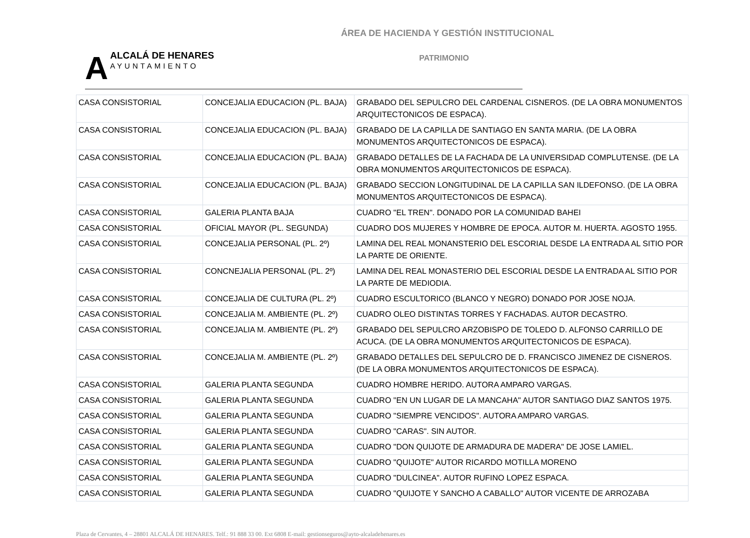ÁREA DE HACIENDA Y GESTIÓN INSTITUCIONAL
AALCALÁ DE HENARES
AYUNTAMIENTO
PATRIMONIO
| CASA CONSISTORIAL | CONCEJALIA EDUCACION (PL. BAJA) | GRABADO DEL SEPULCRO DEL CARDENAL CISNEROS. (DE LA OBRA MONUMENTOS ARQUITECTONICOS DE ESPACA). |
| CASA CONSISTORIAL | CONCEJALIA EDUCACION (PL. BAJA) | GRABADO DE LA CAPILLA DE SANTIAGO EN SANTA MARIA. (DE LA OBRA MONUMENTOS ARQUITECTONICOS DE ESPACA). |
| CASA CONSISTORIAL | CONCEJALIA EDUCACION (PL. BAJA) | GRABADO DETALLES DE LA FACHADA DE LA UNIVERSIDAD COMPLUTENSE. (DE LA OBRA MONUMENTOS ARQUITECTONICOS DE ESPACA). |
| CASA CONSISTORIAL | CONCEJALIA EDUCACION (PL. BAJA) | GRABADO SECCION LONGITUDINAL DE LA CAPILLA SAN ILDEFONSO. (DE LA OBRA MONUMENTOS ARQUITECTONICOS DE ESPACA). |
| CASA CONSISTORIAL | GALERIA PLANTA BAJA | CUADRO "EL TREN". DONADO POR LA COMUNIDAD BAHEI |
| CASA CONSISTORIAL | OFICIAL MAYOR (PL. SEGUNDA) | CUADRO DOS MUJERES Y HOMBRE DE EPOCA. AUTOR M. HUERTA. AGOSTO 1955. |
| CASA CONSISTORIAL | CONCEJALIA PERSONAL (PL. 2º) | LAMINA DEL REAL MONANSTERIO DEL ESCORIAL DESDE LA ENTRADA AL SITIO POR LA PARTE DE ORIENTE. |
| CASA CONSISTORIAL | CONCNEJALIA PERSONAL (PL. 2º) | LAMINA DEL REAL MONASTERIO DEL ESCORIAL DESDE LA ENTRADA AL SITIO POR LA PARTE DE MEDIODIA. |
| CASA CONSISTORIAL | CONCEJALIA DE CULTURA (PL. 2º) | CUADRO ESCULTORICO (BLANCO Y NEGRO) DONADO POR JOSE NOJA. |
| CASA CONSISTORIAL | CONCEJALIA M. AMBIENTE (PL. 2º) | CUADRO OLEO DISTINTAS TORRES Y FACHADAS. AUTOR DECASTRO. |
| CASA CONSISTORIAL | CONCEJALIA M. AMBIENTE (PL. 2º) | GRABADO DEL SEPULCRO ARZOBISPO DE TOLEDO D. ALFONSO CARRILLO DE ACUCA. (DE LA OBRA MONUMENTOS ARQUITECTONICOS DE ESPACA). |
| CASA CONSISTORIAL | CONCEJALIA M. AMBIENTE (PL. 2º) | GRABADO DETALLES DEL SEPULCRO DE D. FRANCISCO JIMENEZ DE CISNEROS. (DE LA OBRA MONUMENTOS ARQUITECTONICOS DE ESPACA). |
| CASA CONSISTORIAL | GALERIA PLANTA SEGUNDA | CUADRO HOMBRE HERIDO. AUTORA AMPARO VARGAS. |
| CASA CONSISTORIAL | GALERIA PLANTA SEGUNDA | CUADRO "EN UN LUGAR DE LA MANCAHA" AUTOR SANTIAGO DIAZ SANTOS 1975. |
| CASA CONSISTORIAL | GALERIA PLANTA SEGUNDA | CUADRO "SIEMPRE VENCIDOS". AUTORA AMPARO VARGAS. |
| CASA CONSISTORIAL | GALERIA PLANTA SEGUNDA | CUADRO "CARAS". SIN AUTOR. |
| CASA CONSISTORIAL | GALERIA PLANTA SEGUNDA | CUADRO "DON QUIJOTE DE ARMADURA DE MADERA" DE JOSE LAMIEL. |
| CASA CONSISTORIAL | GALERIA PLANTA SEGUNDA | CUADRO "QUIJOTE" AUTOR RICARDO MOTILLA MORENO |
| CASA CONSISTORIAL | GALERIA PLANTA SEGUNDA | CUADRO "DULCINEA". AUTOR RUFINO LOPEZ ESPACA. |
| CASA CONSISTORIAL | GALERIA PLANTA SEGUNDA | CUADRO "QUIJOTE Y SANCHO A CABALLO" AUTOR VICENTE DE ARROZABA |
Plaza de Cervantes, 4 – 28801 ALCALÁ DE HENARES. Telf.: 91 888 33 00. Ext 6808 E-mail: gestionseguros@ayto-alcaladehenares.es